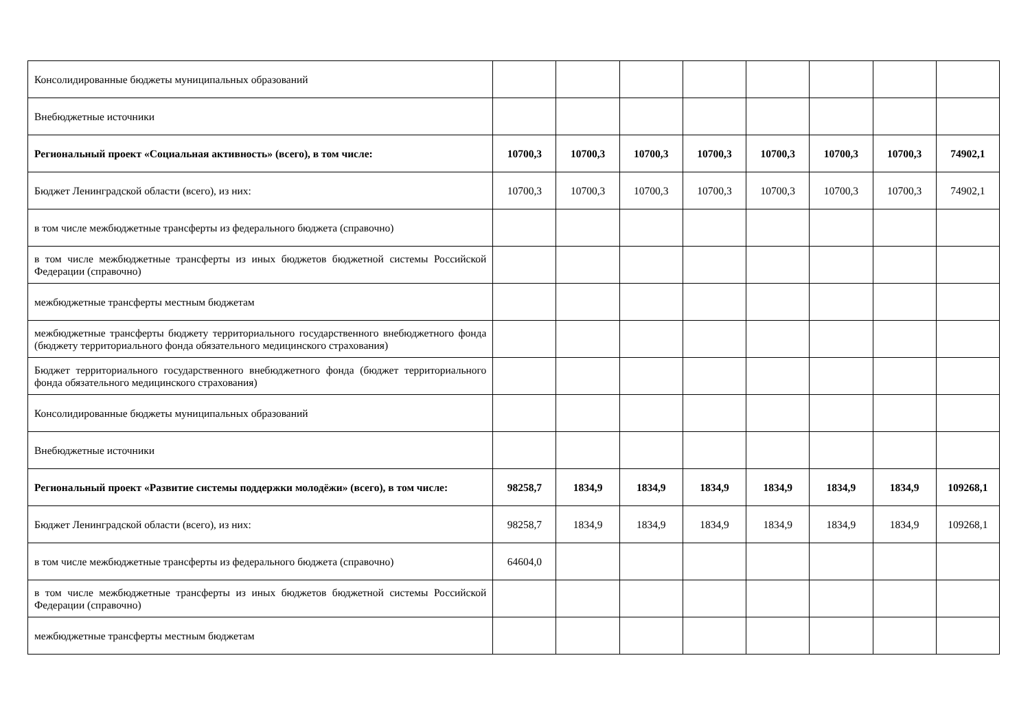| Консолидированные бюджеты муниципальных образований | | | | | | | | |
| Внебюджетные источники | | | | | | | | |
| Региональный проект «Социальная активность» (всего), в том числе: | 10700,3 | 10700,3 | 10700,3 | 10700,3 | 10700,3 | 10700,3 | 10700,3 | 74902,1 |
| Бюджет Ленинградской области (всего), из них: | 10700,3 | 10700,3 | 10700,3 | 10700,3 | 10700,3 | 10700,3 | 10700,3 | 74902,1 |
| в том числе межбюджетные трансферты из федерального бюджета (справочно) | | | | | | | | |
| в том числе межбюджетные трансферты из иных бюджетов бюджетной системы Российской Федерации (справочно) | | | | | | | | |
| межбюджетные трансферты местным бюджетам | | | | | | | | |
| межбюджетные трансферты бюджету территориального государственного внебюджетного фонда (бюджету территориального фонда обязательного медицинского страхования) | | | | | | | | |
| Бюджет территориального государственного внебюджетного фонда (бюджет территориального фонда обязательного медицинского страхования) | | | | | | | | |
| Консолидированные бюджеты муниципальных образований | | | | | | | | |
| Внебюджетные источники | | | | | | | | |
| Региональный проект «Развитие системы поддержки молодёжи» (всего), в том числе: | 98258,7 | 1834,9 | 1834,9 | 1834,9 | 1834,9 | 1834,9 | 1834,9 | 109268,1 |
| Бюджет Ленинградской области (всего), из них: | 98258,7 | 1834,9 | 1834,9 | 1834,9 | 1834,9 | 1834,9 | 1834,9 | 109268,1 |
| в том числе межбюджетные трансферты из федерального бюджета (справочно) | 64604,0 | | | | | | | |
| в том числе межбюджетные трансферты из иных бюджетов бюджетной системы Российской Федерации (справочно) | | | | | | | | |
| межбюджетные трансферты местным бюджетам | | | | | | | | |